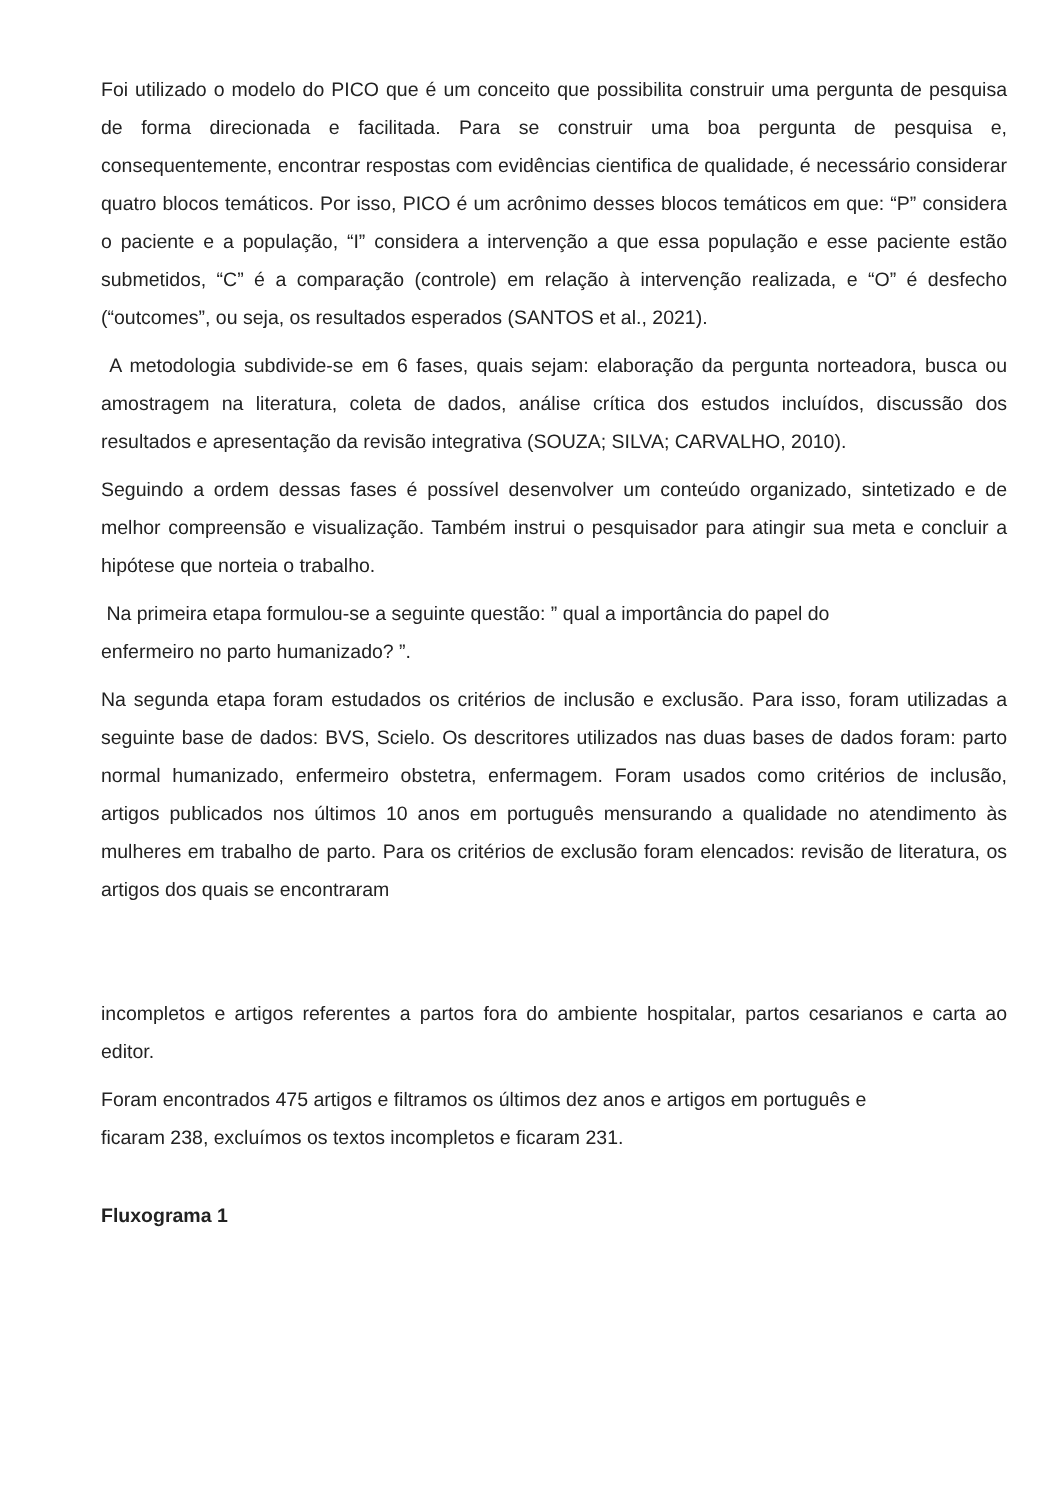Foi utilizado o modelo do PICO que é um conceito que possibilita construir uma pergunta de pesquisa de forma direcionada e facilitada. Para se construir uma boa pergunta de pesquisa e, consequentemente, encontrar respostas com evidências cientifica de qualidade, é necessário considerar quatro blocos temáticos. Por isso, PICO é um acrônimo desses blocos temáticos em que: “P” considera o paciente e a população, “I” considera a intervenção a que essa população e esse paciente estão submetidos, “C” é a comparação (controle) em relação à intervenção realizada, e “O” é desfecho (“outcomes”, ou seja, os resultados esperados (SANTOS et al., 2021).
A metodologia subdivide-se em 6 fases, quais sejam: elaboração da pergunta norteadora, busca ou amostragem na literatura, coleta de dados, análise crítica dos estudos incluídos, discussão dos resultados e apresentação da revisão integrativa (SOUZA; SILVA; CARVALHO, 2010).
Seguindo a ordem dessas fases é possível desenvolver um conteúdo organizado, sintetizado e de melhor compreensão e visualização. Também instrui o pesquisador para atingir sua meta e concluir a hipótese que norteia o trabalho.
Na primeira etapa formulou-se a seguinte questão: ” qual a importância do papel do
enfermeiro no parto humanizado? ”.
Na segunda etapa foram estudados os critérios de inclusão e exclusão. Para isso, foram utilizadas a seguinte base de dados: BVS, Scielo. Os descritores utilizados nas duas bases de dados foram: parto normal humanizado, enfermeiro obstetra, enfermagem. Foram usados como critérios de inclusão, artigos publicados nos últimos 10 anos em português mensurando a qualidade no atendimento às mulheres em trabalho de parto. Para os critérios de exclusão foram elencados: revisão de literatura, os artigos dos quais se encontraram
incompletos e artigos referentes a partos fora do ambiente hospitalar, partos cesarianos e carta ao editor.
Foram encontrados 475 artigos e filtramos os últimos dez anos e artigos em português e
ficaram 238, excluímos os textos incompletos e ficaram 231.
Fluxograma 1